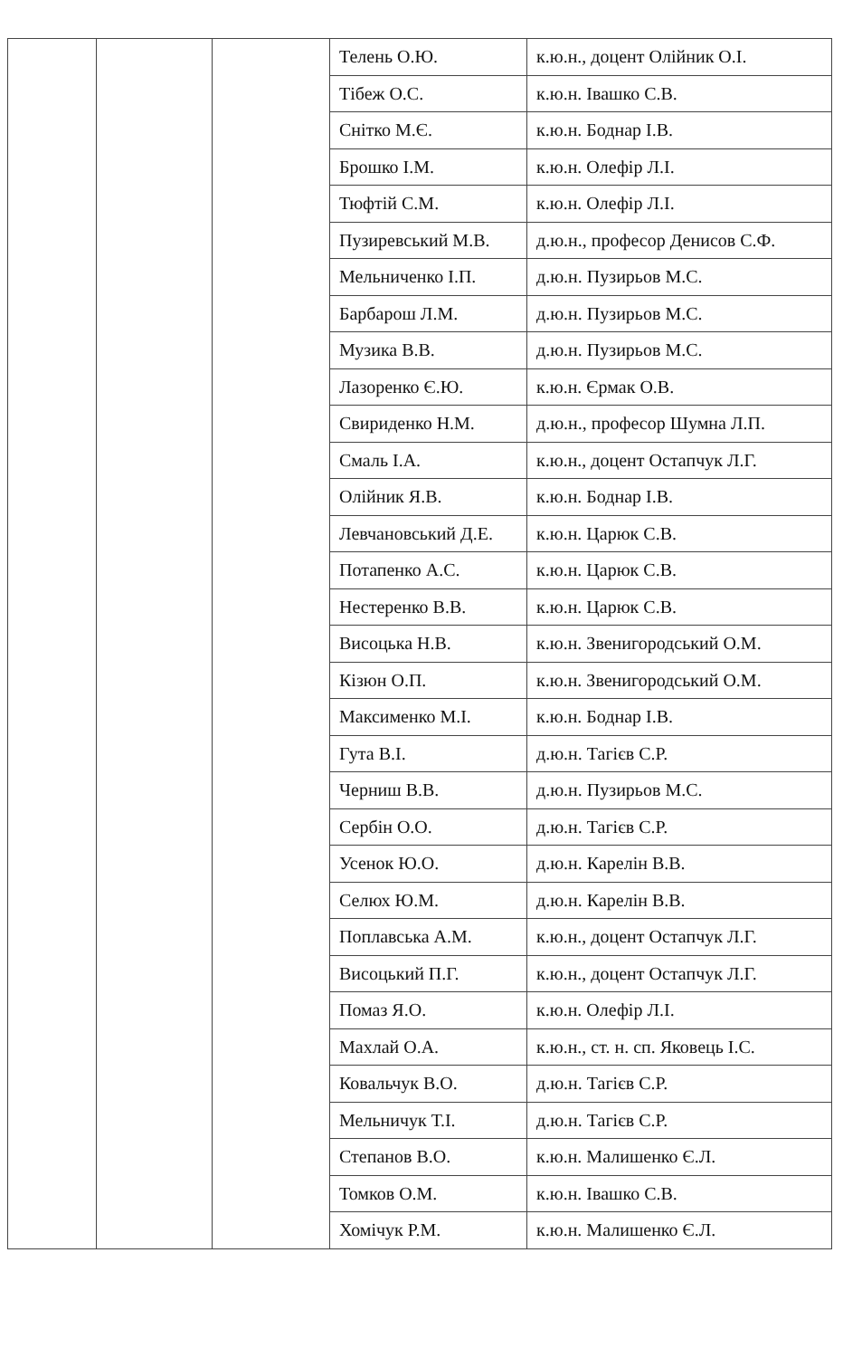| | | | Телень О.Ю. | к.ю.н., доцент Олійник О.І. |
| | | | Тібеж О.С. | к.ю.н. Івашко С.В. |
| | | | Снітко М.Є. | к.ю.н. Боднар І.В. |
| | | | Брошко І.М. | к.ю.н. Олефір Л.І. |
| | | | Тюфтій С.М. | к.ю.н. Олефір Л.І. |
| | | | Пузиревський М.В. | д.ю.н., професор Денисов С.Ф. |
| | | | Мельниченко І.П. | д.ю.н. Пузирьов М.С. |
| | | | Барбарош Л.М. | д.ю.н. Пузирьов М.С. |
| | | | Музика В.В. | д.ю.н. Пузирьов М.С. |
| | | | Лазоренко Є.Ю. | к.ю.н. Єрмак О.В. |
| | | | Свириденко Н.М. | д.ю.н., професор Шумна Л.П. |
| | | | Смаль І.А. | к.ю.н., доцент Остапчук Л.Г. |
| | | | Олійник Я.В. | к.ю.н. Боднар І.В. |
| | | | Левчановський Д.Е. | к.ю.н. Царюк С.В. |
| | | | Потапенко А.С. | к.ю.н. Царюк С.В. |
| | | | Нестеренко В.В. | к.ю.н. Царюк С.В. |
| | | | Висоцька Н.В. | к.ю.н. Звенигородський О.М. |
| | | | Кізюн О.П. | к.ю.н. Звенигородський О.М. |
| | | | Максименко М.І. | к.ю.н. Боднар І.В. |
| | | | Гута В.І. | д.ю.н. Тагієв С.Р. |
| | | | Черниш В.В. | д.ю.н. Пузирьов М.С. |
| | | | Сербін О.О. | д.ю.н. Тагієв С.Р. |
| | | | Усенок Ю.О. | д.ю.н. Карелін В.В. |
| | | | Селюх Ю.М. | д.ю.н. Карелін В.В. |
| | | | Поплавська А.М. | к.ю.н., доцент Остапчук Л.Г. |
| | | | Висоцький П.Г. | к.ю.н., доцент Остапчук Л.Г. |
| | | | Помаз Я.О. | к.ю.н. Олефір Л.І. |
| | | | Махлай О.А. | к.ю.н., ст. н. сп. Яковець І.С. |
| | | | Ковальчук В.О. | д.ю.н. Тагієв С.Р. |
| | | | Мельничук Т.І. | д.ю.н. Тагієв С.Р. |
| | | | Степанов В.О. | к.ю.н. Малишенко Є.Л. |
| | | | Томков О.М. | к.ю.н. Івашко С.В. |
| | | | Хомічук Р.М. | к.ю.н. Малишенко Є.Л. |